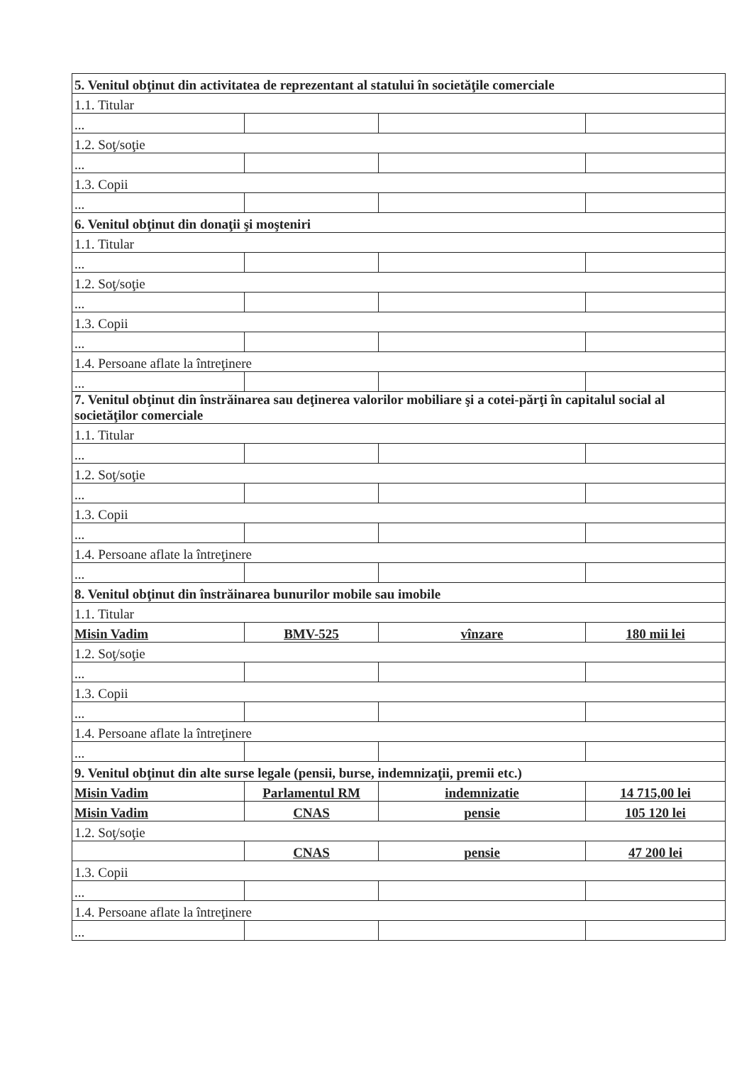| 5. Venitul obţinut din activitatea de reprezentant al statului în societăţile comerciale | | | |
| 1.1. Titular | | | |
| ... | | | |
| 1.2. Soţ/soţie | | | |
| ... | | | |
| 1.3. Copii | | | |
| ... | | | |
| 6. Venitul obţinut din donaţii şi moşteniri | | | |
| 1.1. Titular | | | |
| ... | | | |
| 1.2. Soţ/soţie | | | |
| ... | | | |
| 1.3. Copii | | | |
| ... | | | |
| 1.4. Persoane aflate la întreţinere | | | |
| ... | | | |
| 7. Venitul obţinut din înstrăinarea sau deţinerea valorilor mobiliare şi a cotei-părţi în capitalul social al societăţilor comerciale | | | |
| 1.1. Titular | | | |
| ... | | | |
| 1.2. Soţ/soţie | | | |
| ... | | | |
| 1.3. Copii | | | |
| ... | | | |
| 1.4. Persoane aflate la întreţinere | | | |
| ... | | | |
| 8. Venitul obţinut din înstrăinarea bunurilor mobile sau imobile | | | |
| 1.1. Titular | | | |
| Misin Vadim | BMV-525 | vînzare | 180 mii lei |
| 1.2. Soţ/soţie | | | |
| ... | | | |
| 1.3. Copii | | | |
| ... | | | |
| 1.4. Persoane aflate la întreţinere | | | |
| ... | | | |
| 9. Venitul obţinut din alte surse legale (pensii, burse, indemnizaţii, premii etc.) | | | |
| Misin Vadim | Parlamentul RM | indemnizatie | 14 715,00 lei |
| Misin Vadim | CNAS | pensie | 105 120 lei |
| 1.2. Soţ/soţie | | | |
| | CNAS | pensie | 47 200 lei |
| 1.3. Copii | | | |
| ... | | | |
| 1.4. Persoane aflate la întreţinere | | | |
| ... | | | |